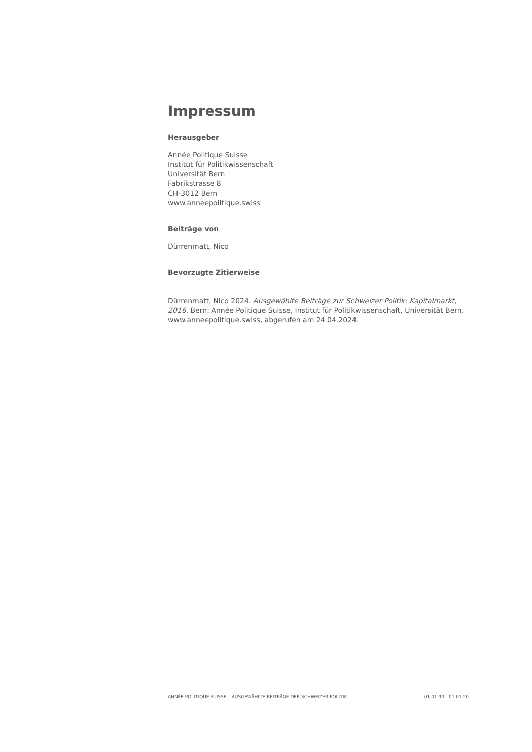Impressum
Herausgeber
Année Politique Suisse
Institut für Politikwissenschaft
Universität Bern
Fabrikstrasse 8
CH-3012 Bern
www.anneepolitique.swiss
Beiträge von
Dürrenmatt, Nico
Bevorzugte Zitierweise
Dürrenmatt, Nico 2024. Ausgewählte Beiträge zur Schweizer Politik: Kapitalmarkt, 2016. Bern: Année Politique Suisse, Institut für Politikwissenschaft, Universität Bern. www.anneepolitique.swiss, abgerufen am 24.04.2024.
ANNÉE POLITIQUE SUISSE – AUSGEWÄHLTE BEITRÄGE DER SCHWEIZER POLITIK 01.01.90 - 01.01.20